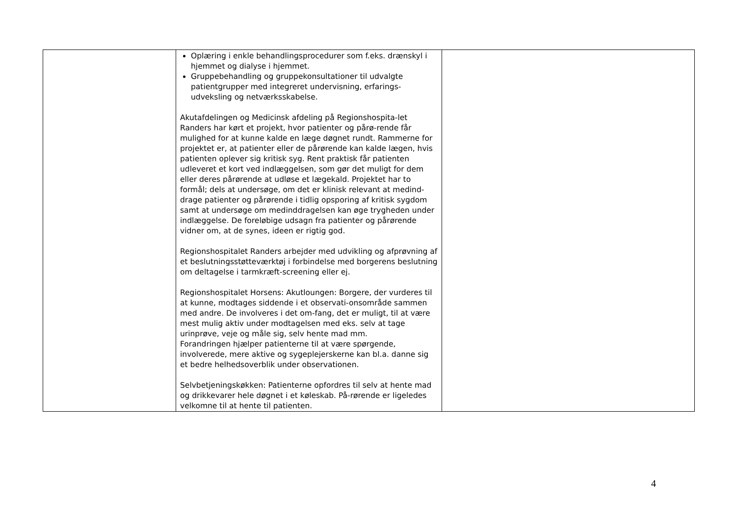| | Oplæring i enkle behandlingsprocedurer som f.eks. drænskyl i hjemmet og dialyse i hjemmet. Gruppebehandling og gruppekonsultationer til udvalgte patientgrupper med integreret undervisning, erfarings-udveksling og netværksskabelse. Akutafdelingen og Medicinsk afdeling på Regionshospita-let Randers har kørt et projekt, hvor patienter og pårø-rende får mulighed for at kunne kalde en læge døgnet rundt. Rammerne for projektet er, at patienter eller de pårørende kan kalde lægen, hvis patienten oplever sig kritisk syg. Rent praktisk får patienten udleveret et kort ved indlæggelsen, som gør det muligt for dem eller deres pårørende at udløse et lægekald. Projektet har to formål; dels at undersøge, om det er klinisk relevant at medind-drage patienter og pårørende i tidlig opsporing af kritisk sygdom samt at undersøge om medinddragelsen kan øge trygheden under indlæggelse. De foreløbige udsagn fra patienter og pårørende vidner om, at de synes, ideen er rigtig god. Regionshospitalet Randers arbejder med udvikling og afprøvning af et beslutningsstøtteværktøj i forbindelse med borgerens beslutning om deltagelse i tarmkræft-screening eller ej. Regionshospitalet Horsens: Akutloungen: Borgere, der vurderes til at kunne, modtages siddende i et observati-onsområde sammen med andre. De involveres i det om-fang, det er muligt, til at være mest mulig aktiv under modtagelsen med eks. selv at tage urinprøve, veje og måle sig, selv hente mad mm. Forandringen hjælper patienterne til at være spørgende, involverede, mere aktive og sygeplejerskerne kan bl.a. danne sig et bedre helhedsoverblik under observationen. Selvbetjeningskøkken: Patienterne opfordres til selv at hente mad og drikkevarer hele døgnet i et køleskab. På-rørende er ligeledes velkomne til at hente til patienten. | |
4